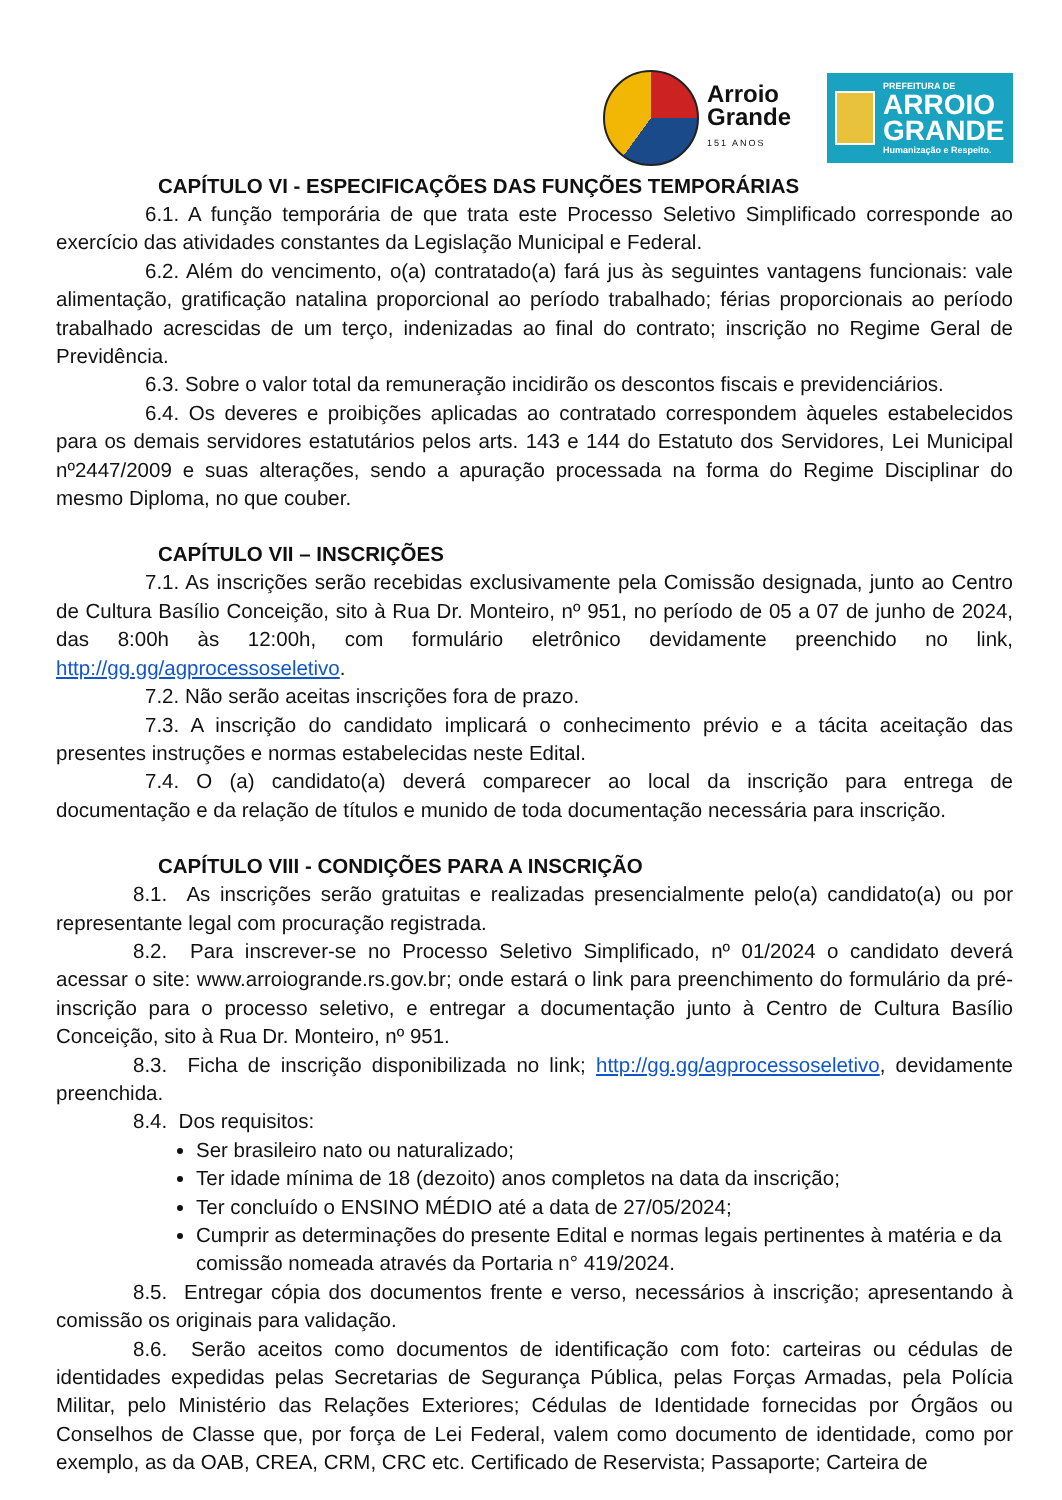Arroio
Grande
151 ANOS
PREFEITURA DE
ARROIO
GRANDE
Humanização e Respeito.
CAPÍTULO VI - ESPECIFICAÇÕES DAS FUNÇÕES TEMPORÁRIAS
6.1. A função temporária de que trata este Processo Seletivo Simplificado corresponde ao exercício das atividades constantes da Legislação Municipal e Federal.
6.2. Além do vencimento, o(a) contratado(a) fará jus às seguintes vantagens funcionais: vale alimentação, gratificação natalina proporcional ao período trabalhado; férias proporcionais ao período trabalhado acrescidas de um terço, indenizadas ao final do contrato; inscrição no Regime Geral de Previdência.
6.3. Sobre o valor total da remuneração incidirão os descontos fiscais e previdenciários.
6.4. Os deveres e proibições aplicadas ao contratado correspondem àqueles estabelecidos para os demais servidores estatutários pelos arts. 143 e 144 do Estatuto dos Servidores, Lei Municipal nº2447/2009 e suas alterações, sendo a apuração processada na forma do Regime Disciplinar do mesmo Diploma, no que couber.
CAPÍTULO VII – INSCRIÇÕES
7.1. As inscrições serão recebidas exclusivamente pela Comissão designada, junto ao Centro de Cultura Basílio Conceição, sito à Rua Dr. Monteiro, nº 951, no período de 05 a 07 de junho de 2024, das 8:00h às 12:00h, com formulário eletrônico devidamente preenchido no link, http://gg.gg/agprocessoseletivo.
7.2. Não serão aceitas inscrições fora de prazo.
7.3. A inscrição do candidato implicará o conhecimento prévio e a tácita aceitação das presentes instruções e normas estabelecidas neste Edital.
7.4. O (a) candidato(a) deverá comparecer ao local da inscrição para entrega de documentação e da relação de títulos e munido de toda documentação necessária para inscrição.
CAPÍTULO VIII - CONDIÇÕES PARA A INSCRIÇÃO
8.1. As inscrições serão gratuitas e realizadas presencialmente pelo(a) candidato(a) ou por representante legal com procuração registrada.
8.2. Para inscrever-se no Processo Seletivo Simplificado, nº 01/2024 o candidato deverá acessar o site: www.arroiogrande.rs.gov.br; onde estará o link para preenchimento do formulário da pré-inscrição para o processo seletivo, e entregar a documentação junto à Centro de Cultura Basílio Conceição, sito à Rua Dr. Monteiro, nº 951.
8.3. Ficha de inscrição disponibilizada no link; http://gg.gg/agprocessoseletivo, devidamente preenchida.
8.4. Dos requisitos:
Ser brasileiro nato ou naturalizado;
Ter idade mínima de 18 (dezoito) anos completos na data da inscrição;
Ter concluído o ENSINO MÉDIO até a data de 27/05/2024;
Cumprir as determinações do presente Edital e normas legais pertinentes à matéria e da comissão nomeada através da Portaria n° 419/2024.
8.5. Entregar cópia dos documentos frente e verso, necessários à inscrição; apresentando à comissão os originais para validação.
8.6. Serão aceitos como documentos de identificação com foto: carteiras ou cédulas de identidades expedidas pelas Secretarias de Segurança Pública, pelas Forças Armadas, pela Polícia Militar, pelo Ministério das Relações Exteriores; Cédulas de Identidade fornecidas por Órgãos ou Conselhos de Classe que, por força de Lei Federal, valem como documento de identidade, como por exemplo, as da OAB, CREA, CRM, CRC etc. Certificado de Reservista; Passaporte; Carteira de